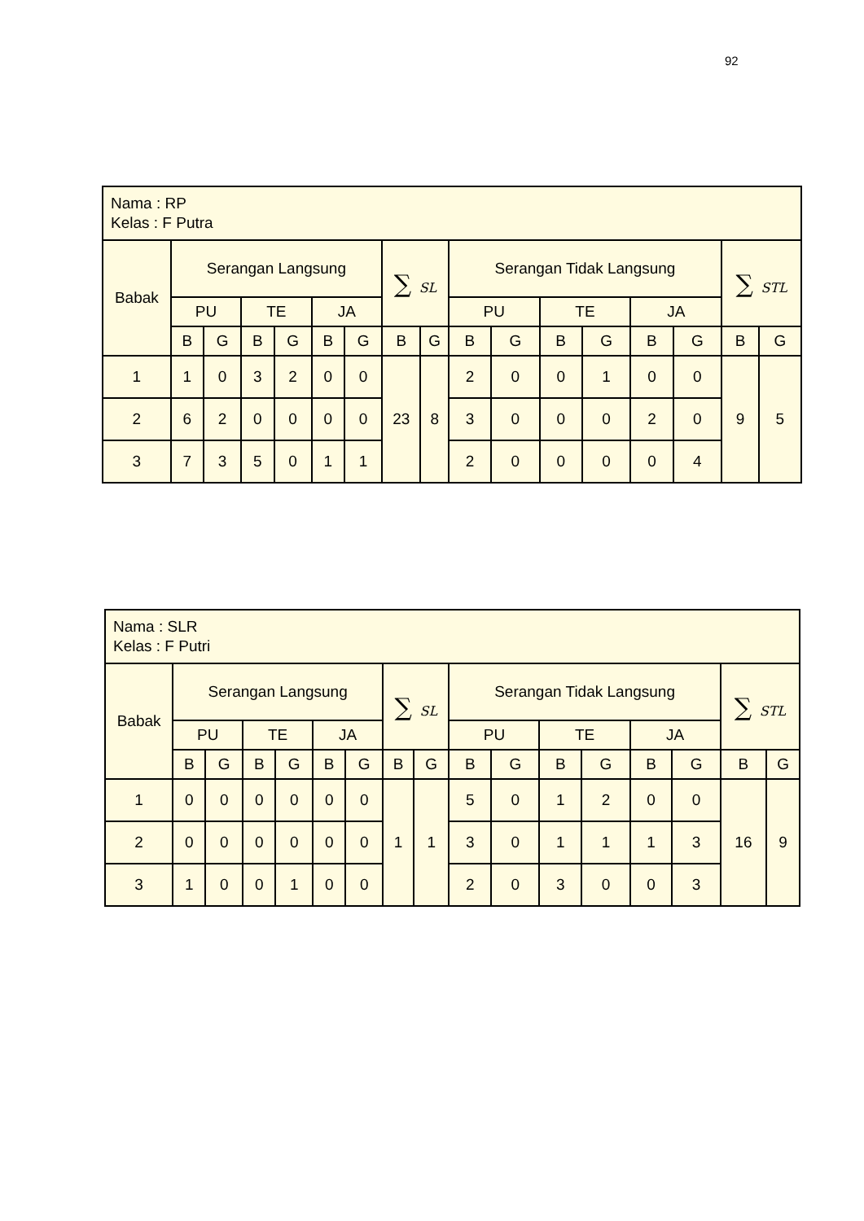92
| Nama : RP Kelas : F Putra | | | | | | | | | | | | | | | | |
| Babak | Serangan Langsung | | | | | | ∑ SL | | Serangan Tidak Langsung | | | | | | ∑ STL | |
| | PU | | TE | | JA | | | | PU | | TE | | JA | | | |
| | B | G | B | G | B | G | B | G | B | G | B | G | B | G | B | G |
| 1 | 1 | 0 | 3 | 2 | 0 | 0 | 23 | 8 | 2 | 0 | 0 | 1 | 0 | 0 | 9 | 5 |
| 2 | 6 | 2 | 0 | 0 | 0 | 0 | | | 3 | 0 | 0 | 0 | 2 | 0 | | |
| 3 | 7 | 3 | 5 | 0 | 1 | 1 | | | 2 | 0 | 0 | 0 | 0 | 4 | | |
| Nama : SLR Kelas : F Putri | | | | | | | | | | | | | | | | |
| Babak | Serangan Langsung | | | | | | ∑ SL | | Serangan Tidak Langsung | | | | | | ∑ STL | |
| | PU | | TE | | JA | | | | PU | | TE | | JA | | | |
| | B | G | B | G | B | G | B | G | B | G | B | G | B | G | B | G |
| 1 | 0 | 0 | 0 | 0 | 0 | 0 | 1 | 1 | 5 | 0 | 1 | 2 | 0 | 0 | 16 | 9 |
| 2 | 0 | 0 | 0 | 0 | 0 | 0 | | | 3 | 0 | 1 | 1 | 1 | 3 | | |
| 3 | 1 | 0 | 0 | 1 | 0 | 0 | | | 2 | 0 | 3 | 0 | 0 | 3 | | |